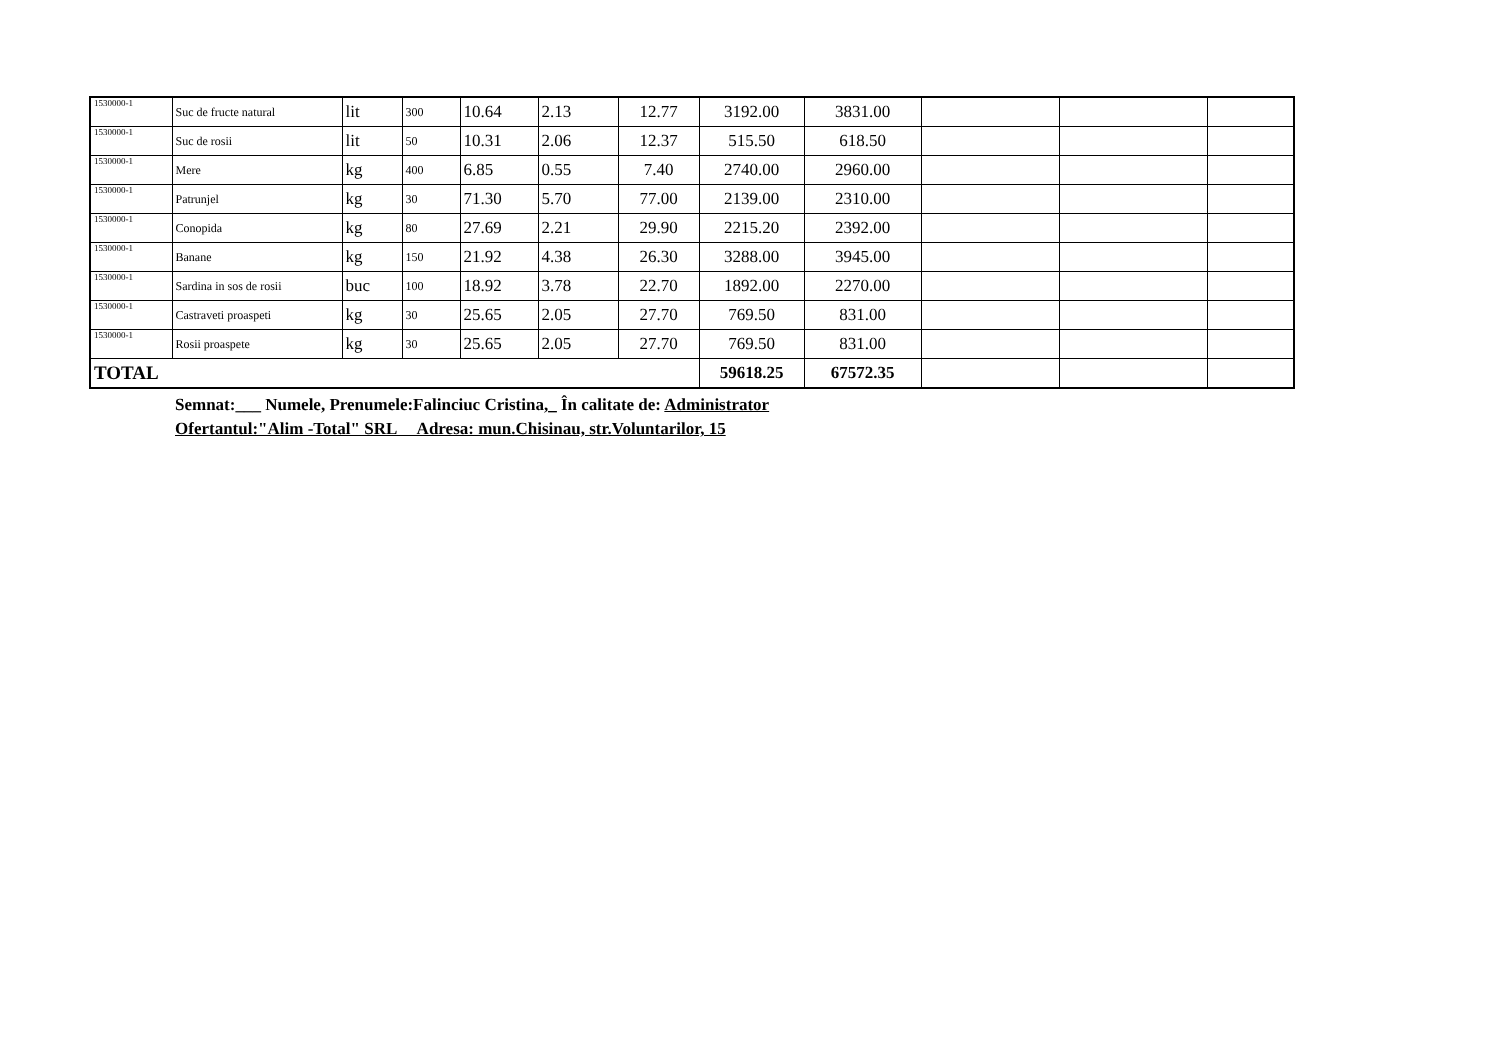| 1530000-1 | Suc de fructe natural | lit | 300 | 10.64 | 2.13 | 12.77 | 3192.00 | 3831.00 | | | |
| 1530000-1 | Suc de rosii | lit | 50 | 10.31 | 2.06 | 12.37 | 515.50 | 618.50 | | | |
| 1530000-1 | Mere | kg | 400 | 6.85 | 0.55 | 7.40 | 2740.00 | 2960.00 | | | |
| 1530000-1 | Patrunjel | kg | 30 | 71.30 | 5.70 | 77.00 | 2139.00 | 2310.00 | | | |
| 1530000-1 | Conopida | kg | 80 | 27.69 | 2.21 | 29.90 | 2215.20 | 2392.00 | | | |
| 1530000-1 | Banane | kg | 150 | 21.92 | 4.38 | 26.30 | 3288.00 | 3945.00 | | | |
| 1530000-1 | Sardina in sos de rosii | buc | 100 | 18.92 | 3.78 | 22.70 | 1892.00 | 2270.00 | | | |
| 1530000-1 | Castraveti proaspeti | kg | 30 | 25.65 | 2.05 | 27.70 | 769.50 | 831.00 | | | |
| 1530000-1 | Rosii proaspete | kg | 30 | 25.65 | 2.05 | 27.70 | 769.50 | 831.00 | | | |
| TOTAL | | | | | | | 59618.25 | 67572.35 | | | |
Semnat:___ Numele, Prenumele:Falinciuc Cristina,_ În calitate de: Administrator
Ofertantul:"Alim -Total" SRL Adresa: mun.Chisinau, str.Voluntarilor, 15